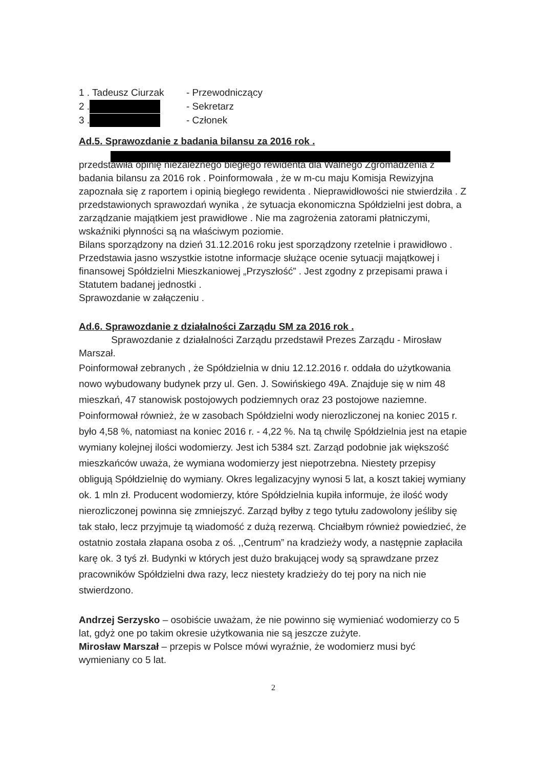| 1 . Tadeusz Ciurzak | - Przewodniczący |
| 2 . | - Sekretarz |
| 3 . | - Członek |
Ad.5. Sprawozdanie z badania bilansu za 2016 rok .
przedstawiła opinię niezależnego biegłego rewidenta dla Walnego Zgromadzenia z badania bilansu za 2016 rok . Poinformowała , że w m-cu maju Komisja Rewizyjna zapoznała się z raportem i opinią biegłego rewidenta . Nieprawidłowości nie stwierdziła . Z przedstawionych sprawozdań wynika , że sytuacja ekonomiczna Spółdzielni jest dobra, a zarządzanie majątkiem jest prawidłowe . Nie ma zagrożenia zatorami płatniczymi, wskaźniki płynności są na właściwym poziomie.
Bilans sporządzony na dzień 31.12.2016 roku jest sporządzony rzetelnie i prawidłowo . Przedstawia jasno wszystkie istotne informacje służące ocenie sytuacji majątkowej i finansowej Spółdzielni Mieszkaniowej „Przyszłość” . Jest zgodny z przepisami prawa i Statutem badanej jednostki .
Sprawozdanie w załączeniu .
Ad.6. Sprawozdanie z działalności Zarządu SM za 2016 rok .
Sprawozdanie z działalności Zarządu przedstawił Prezes Zarządu - Mirosław Marszał.
Poinformował zebranych , że Spółdzielnia w dniu 12.12.2016 r. oddała do użytkowania nowo wybudowany budynek przy ul. Gen. J. Sowińskiego 49A. Znajduje się w nim 48 mieszkań, 47 stanowisk postojowych podziemnych oraz 23 postojowe naziemne. Poinformował również, że w zasobach Spółdzielni wody nierozliczonej na koniec 2015 r. było 4,58 %, natomiast na koniec 2016 r. - 4,22 %. Na tą chwilę Spółdzielnia jest na etapie wymiany kolejnej ilości wodomierzy. Jest ich 5384 szt. Zarząd podobnie jak większość mieszkańców uważa, że wymiana wodomierzy jest niepotrzebna. Niestety przepisy obligują Spółdzielnię do wymiany. Okres legalizacyjny wynosi 5 lat, a koszt takiej wymiany ok. 1 mln zł. Producent wodomierzy, które Spółdzielnia kupiła informuje, że ilość wody nierozliczonej powinna się zmniejszyć. Zarząd byłby z tego tytułu zadowolony jeśliby się tak stało, lecz przyjmuje tą wiadomość z dużą rezerwą. Chciałbym również powiedzieć, że ostatnio została złapana osoba z oś. ,,Centrum” na kradzieży wody, a następnie zapłaciła karę ok. 3 tyś zł. Budynki w których jest dużo brakującej wody są sprawdzane przez pracowników Spółdzielni dwa razy, lecz niestety kradzieży do tej pory na nich nie stwierdzono.
Andrzej Serzysko – osobiście uważam, że nie powinno się wymieniać wodomierzy co 5 lat, gdyż one po takim okresie użytkowania nie są jeszcze zużyte.
Mirosław Marszał – przepis w Polsce mówi wyraźnie, że wodomierz musi być wymieniany co 5 lat.
2